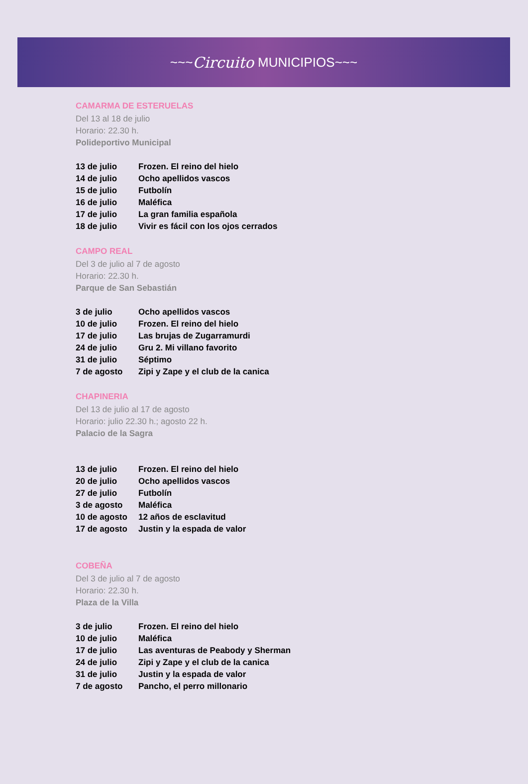~~~ Circuito MUNICIPIOS ~~~
CAMARMA DE ESTERUELAS
Del 13 al 18 de julio
Horario: 22.30 h.
Polideportivo Municipal
| 13 de julio | Frozen. El reino del hielo |
| 14 de julio | Ocho apellidos vascos |
| 15 de julio | Futbolín |
| 16 de julio | Maléfica |
| 17 de julio | La gran familia española |
| 18 de julio | Vivir es fácil con los ojos cerrados |
CAMPO REAL
Del 3 de julio al 7 de agosto
Horario: 22.30 h.
Parque de San Sebastián
| 3 de julio | Ocho apellidos vascos |
| 10 de julio | Frozen. El reino del hielo |
| 17 de julio | Las brujas de Zugarramurdi |
| 24 de julio | Gru 2. Mi villano favorito |
| 31 de julio | Séptimo |
| 7 de agosto | Zipi y Zape y el club de la canica |
CHAPINERIA
Del 13 de julio al 17 de agosto
Horario: julio 22.30 h.; agosto 22 h.
Palacio de la Sagra
| 13 de julio | Frozen. El reino del hielo |
| 20 de julio | Ocho apellidos vascos |
| 27 de julio | Futbolín |
| 3 de agosto | Maléfica |
| 10 de agosto | 12 años de esclavitud |
| 17 de agosto | Justin y la espada de valor |
COBEÑA
Del 3 de julio al 7 de agosto
Horario: 22.30 h.
Plaza de la Villa
| 3 de julio | Frozen. El reino del hielo |
| 10 de julio | Maléfica |
| 17 de julio | Las aventuras de Peabody y Sherman |
| 24 de julio | Zipi y Zape y el club de la canica |
| 31 de julio | Justin y la espada de valor |
| 7 de agosto | Pancho, el perro millonario |